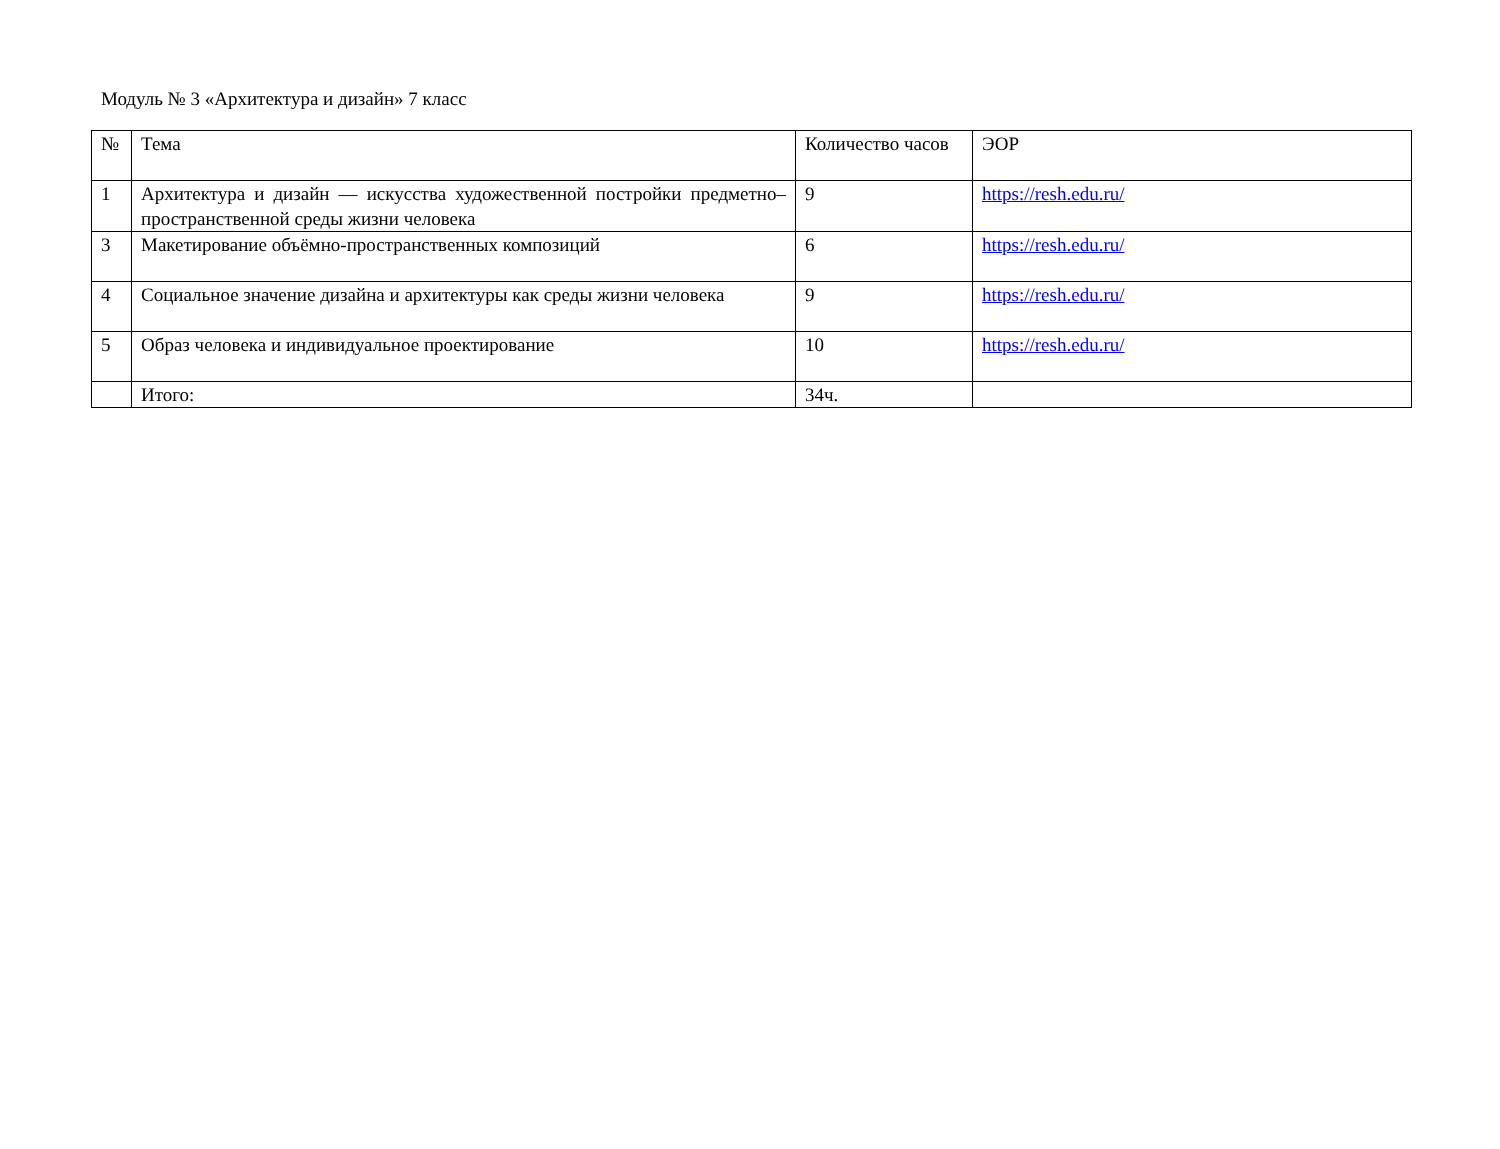Модуль № 3 «Архитектура и дизайн» 7 класс
| № | Тема | Количество часов | ЭОР |
| 1 | Архитектура и дизайн — искусства художественной постройки предметно–пространственной среды жизни человека | 9 | https://resh.edu.ru/ |
| 3 | Макетирование объёмно-пространственных композиций | 6 | https://resh.edu.ru/ |
| 4 | Социальное значение дизайна и архитектуры как среды жизни человека | 9 | https://resh.edu.ru/ |
| 5 | Образ человека и индивидуальное проектирование | 10 | https://resh.edu.ru/ |
| | Итого: | 34ч. | |